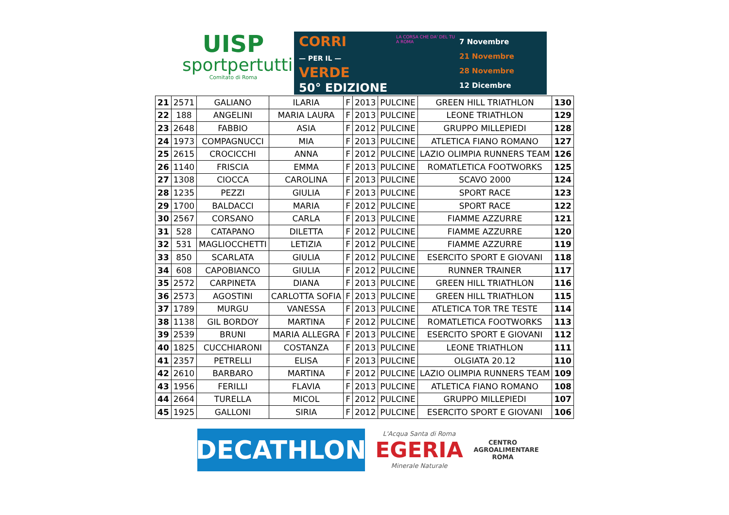UISP
sportpertutti
Comitato di Roma
CORRI
— PER IL —
VERDE
50° EDIZIONE
LA CORSA CHE DA' DEL TU A ROMA
7 Novembre
21 Novembre
28 Novembre
12 Dicembre
| 21 | 2571 | GALIANO | ILARIA | F | 2013 | PULCINE | GREEN HILL TRIATHLON | 130 |
| 22 | 188 | ANGELINI | MARIA LAURA | F | 2013 | PULCINE | LEONE TRIATHLON | 129 |
| 23 | 2648 | FABBIO | ASIA | F | 2012 | PULCINE | GRUPPO MILLEPIEDI | 128 |
| 24 | 1973 | COMPAGNUCCI | MIA | F | 2013 | PULCINE | ATLETICA FIANO ROMANO | 127 |
| 25 | 2615 | CROCICCHI | ANNA | F | 2012 | PULCINE | LAZIO OLIMPIA RUNNERS TEAM | 126 |
| 26 | 1140 | FRISCIA | EMMA | F | 2013 | PULCINE | ROMATLETICA FOOTWORKS | 125 |
| 27 | 1308 | CIOCCA | CAROLINA | F | 2013 | PULCINE | SCAVO 2000 | 124 |
| 28 | 1235 | PEZZI | GIULIA | F | 2013 | PULCINE | SPORT RACE | 123 |
| 29 | 1700 | BALDACCI | MARIA | F | 2012 | PULCINE | SPORT RACE | 122 |
| 30 | 2567 | CORSANO | CARLA | F | 2013 | PULCINE | FIAMME AZZURRE | 121 |
| 31 | 528 | CATAPANO | DILETTA | F | 2012 | PULCINE | FIAMME AZZURRE | 120 |
| 32 | 531 | MAGLIOCCHETTI | LETIZIA | F | 2012 | PULCINE | FIAMME AZZURRE | 119 |
| 33 | 850 | SCARLATA | GIULIA | F | 2012 | PULCINE | ESERCITO SPORT E GIOVANI | 118 |
| 34 | 608 | CAPOBIANCO | GIULIA | F | 2012 | PULCINE | RUNNER TRAINER | 117 |
| 35 | 2572 | CARPINETA | DIANA | F | 2013 | PULCINE | GREEN HILL TRIATHLON | 116 |
| 36 | 2573 | AGOSTINI | CARLOTTA SOFIA | F | 2013 | PULCINE | GREEN HILL TRIATHLON | 115 |
| 37 | 1789 | MURGU | VANESSA | F | 2013 | PULCINE | ATLETICA TOR TRE TESTE | 114 |
| 38 | 1138 | GIL BORDOY | MARTINA | F | 2012 | PULCINE | ROMATLETICA FOOTWORKS | 113 |
| 39 | 2539 | BRUNI | MARIA ALLEGRA | F | 2013 | PULCINE | ESERCITO SPORT E GIOVANI | 112 |
| 40 | 1825 | CUCCHIARONI | COSTANZA | F | 2013 | PULCINE | LEONE TRIATHLON | 111 |
| 41 | 2357 | PETRELLI | ELISA | F | 2013 | PULCINE | OLGIATA 20.12 | 110 |
| 42 | 2610 | BARBARO | MARTINA | F | 2012 | PULCINE | LAZIO OLIMPIA RUNNERS TEAM | 109 |
| 43 | 1956 | FERILLI | FLAVIA | F | 2013 | PULCINE | ATLETICA FIANO ROMANO | 108 |
| 44 | 2664 | TURELLA | MICOL | F | 2012 | PULCINE | GRUPPO MILLEPIEDI | 107 |
| 45 | 1925 | GALLONI | SIRIA | F | 2012 | PULCINE | ESERCITO SPORT E GIOVANI | 106 |
DECATHLON
L'Acqua Santa di Roma
EGERIA
Minerale Naturale
CENTRO
AGROALIMENTARE
ROMA